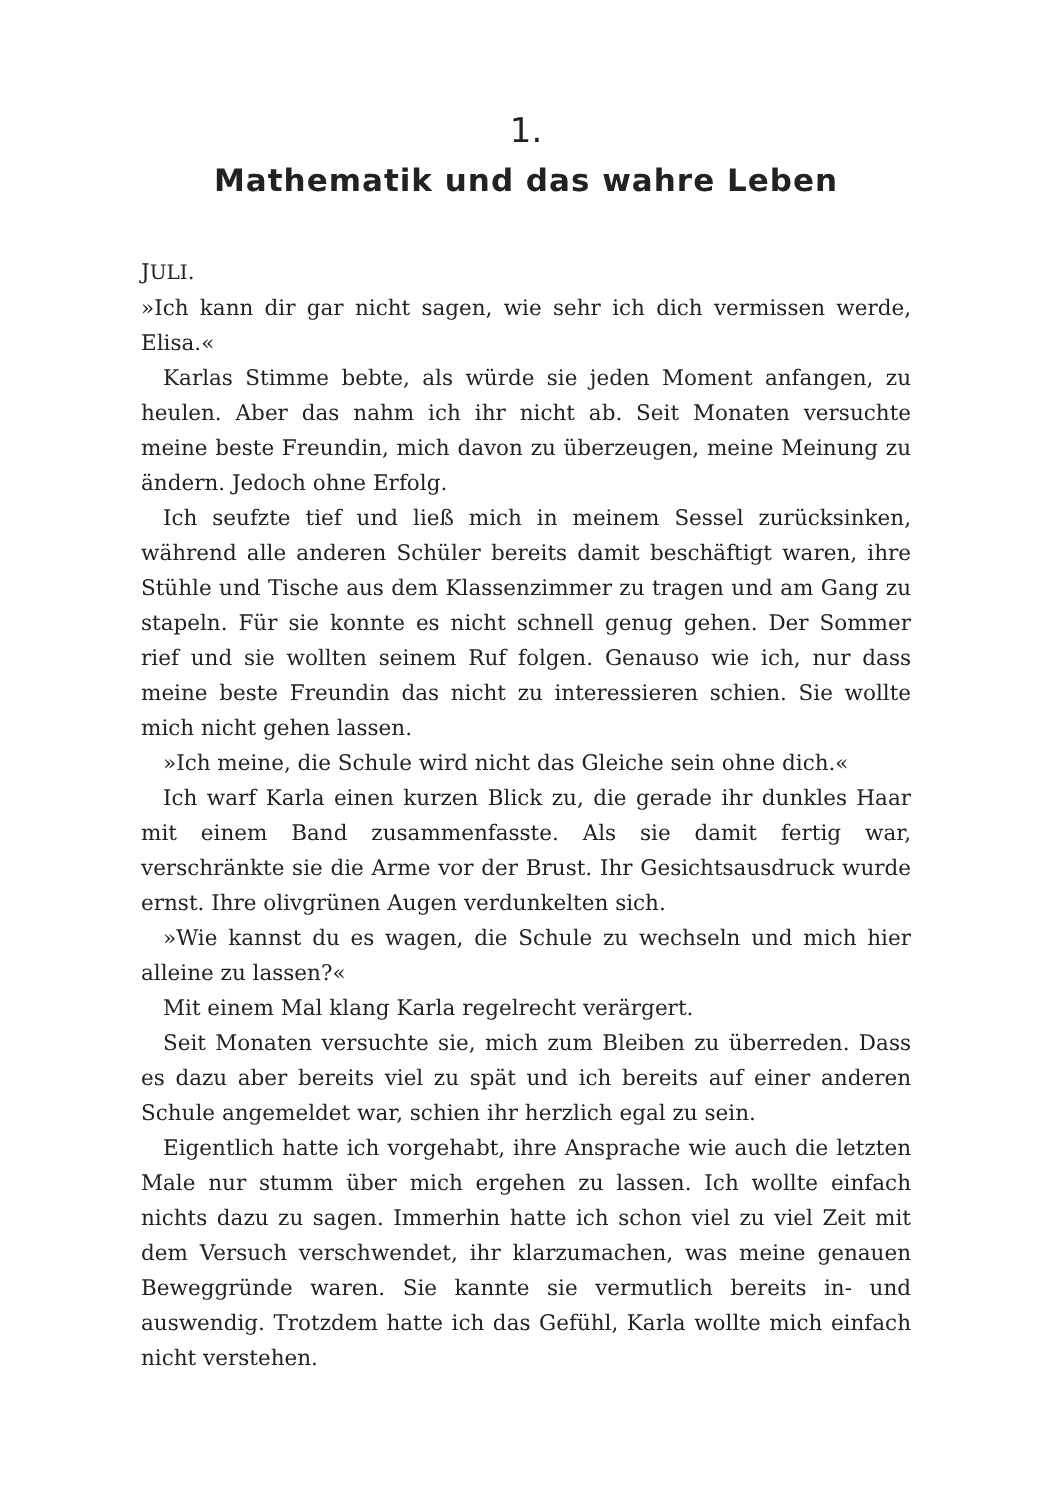1.
Mathematik und das wahre Leben
JULI.
»Ich kann dir gar nicht sagen, wie sehr ich dich vermissen werde, Elisa.«
Karlas Stimme bebte, als würde sie jeden Moment anfangen, zu heulen. Aber das nahm ich ihr nicht ab. Seit Monaten versuchte meine beste Freundin, mich davon zu überzeugen, meine Meinung zu ändern. Jedoch ohne Erfolg.
Ich seufzte tief und ließ mich in meinem Sessel zurücksinken, während alle anderen Schüler bereits damit beschäftigt waren, ihre Stühle und Tische aus dem Klassenzimmer zu tragen und am Gang zu stapeln. Für sie konnte es nicht schnell genug gehen. Der Sommer rief und sie wollten seinem Ruf folgen. Genauso wie ich, nur dass meine beste Freundin das nicht zu interessieren schien. Sie wollte mich nicht gehen lassen.
»Ich meine, die Schule wird nicht das Gleiche sein ohne dich.«
Ich warf Karla einen kurzen Blick zu, die gerade ihr dunkles Haar mit einem Band zusammenfasste. Als sie damit fertig war, verschränkte sie die Arme vor der Brust. Ihr Gesichtsausdruck wurde ernst. Ihre olivgrünen Augen verdunkelten sich.
»Wie kannst du es wagen, die Schule zu wechseln und mich hier alleine zu lassen?«
Mit einem Mal klang Karla regelrecht verärgert.
Seit Monaten versuchte sie, mich zum Bleiben zu überreden. Dass es dazu aber bereits viel zu spät und ich bereits auf einer anderen Schule angemeldet war, schien ihr herzlich egal zu sein.
Eigentlich hatte ich vorgehabt, ihre Ansprache wie auch die letzten Male nur stumm über mich ergehen zu lassen. Ich wollte einfach nichts dazu zu sagen. Immerhin hatte ich schon viel zu viel Zeit mit dem Versuch verschwendet, ihr klarzumachen, was meine genauen Beweggründe waren. Sie kannte sie vermutlich bereits in- und auswendig. Trotzdem hatte ich das Gefühl, Karla wollte mich einfach nicht verstehen.